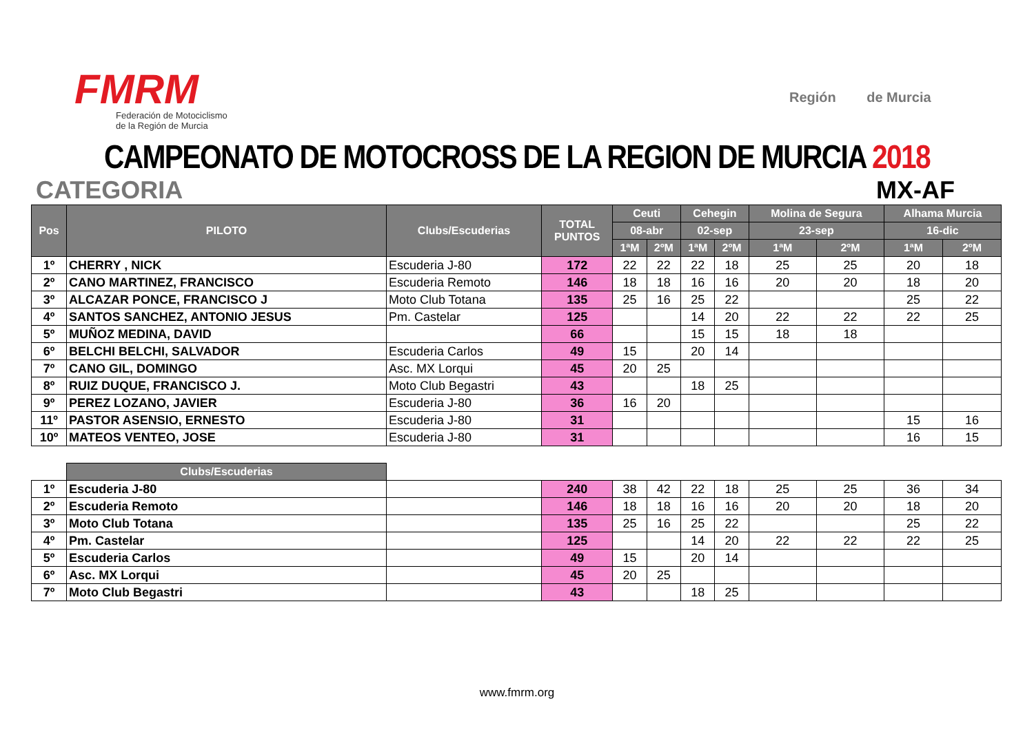FMRM
Federación de Motociclismo
de la Región de Murcia
Región de Murcia
CAMPEONATO DE MOTOCROSS DE LA REGION DE MURCIA 2018
CATEGORIA MX-AF
| Pos | PILOTO | Clubs/Escuderias | TOTAL PUNTOS | Ceuti | | Cehegin | | Molina de Segura | | Alhama Murcia | |
| --- | --- | --- | --- | --- | --- | --- | --- | --- | --- | --- | --- |
| | | | | 08-abr | | 02-sep | | 23-sep | | 16-dic | |
| | | | | 1ªM | 2ºM | 1ªM | 2ºM | 1ªM | 2ºM | 1ªM | 2ºM |
| 1º | CHERRY , NICK | Escuderia J-80 | 172 | 22 | 22 | 22 | 18 | 25 | 25 | 20 | 18 |
| 2º | CANO MARTINEZ, FRANCISCO | Escuderia Remoto | 146 | 18 | 18 | 16 | 16 | 20 | 20 | 18 | 20 |
| 3º | ALCAZAR PONCE, FRANCISCO J | Moto Club Totana | 135 | 25 | 16 | 25 | 22 | | | 25 | 22 |
| 4º | SANTOS SANCHEZ, ANTONIO JESUS | Pm. Castelar | 125 | | | 14 | 20 | 22 | 22 | 22 | 25 |
| 5º | MUÑOZ MEDINA, DAVID | | 66 | | | 15 | 15 | 18 | 18 | | |
| 6º | BELCHI BELCHI, SALVADOR | Escuderia Carlos | 49 | 15 | | 20 | 14 | | | | |
| 7º | CANO GIL, DOMINGO | Asc. MX Lorqui | 45 | 20 | 25 | | | | | | |
| 8º | RUIZ DUQUE, FRANCISCO J. | Moto Club Begastri | 43 | | | 18 | 25 | | | | |
| 9º | PEREZ LOZANO, JAVIER | Escuderia J-80 | 36 | 16 | 20 | | | | | | |
| 11º | PASTOR ASENSIO, ERNESTO | Escuderia J-80 | 31 | | | | | | | 15 | 16 |
| 10º | MATEOS VENTEO, JOSE | Escuderia J-80 | 31 | | | | | | | 16 | 15 |
| | Clubs/Escuderias | | | | | | | | | | |
| 1º | Escuderia J-80 | | 240 | 38 | 42 | 22 | 18 | 25 | 25 | 36 | 34 |
| 2º | Escuderia Remoto | | 146 | 18 | 18 | 16 | 16 | 20 | 20 | 18 | 20 |
| 3º | Moto Club Totana | | 135 | 25 | 16 | 25 | 22 | | | 25 | 22 |
| 4º | Pm. Castelar | | 125 | | | 14 | 20 | 22 | 22 | 22 | 25 |
| 5º | Escuderia Carlos | | 49 | 15 | | 20 | 14 | | | | |
| 6º | Asc. MX Lorqui | | 45 | 20 | 25 | | | | | | |
| 7º | Moto Club Begastri | | 43 | | | 18 | 25 | | | | |
www.fmrm.org